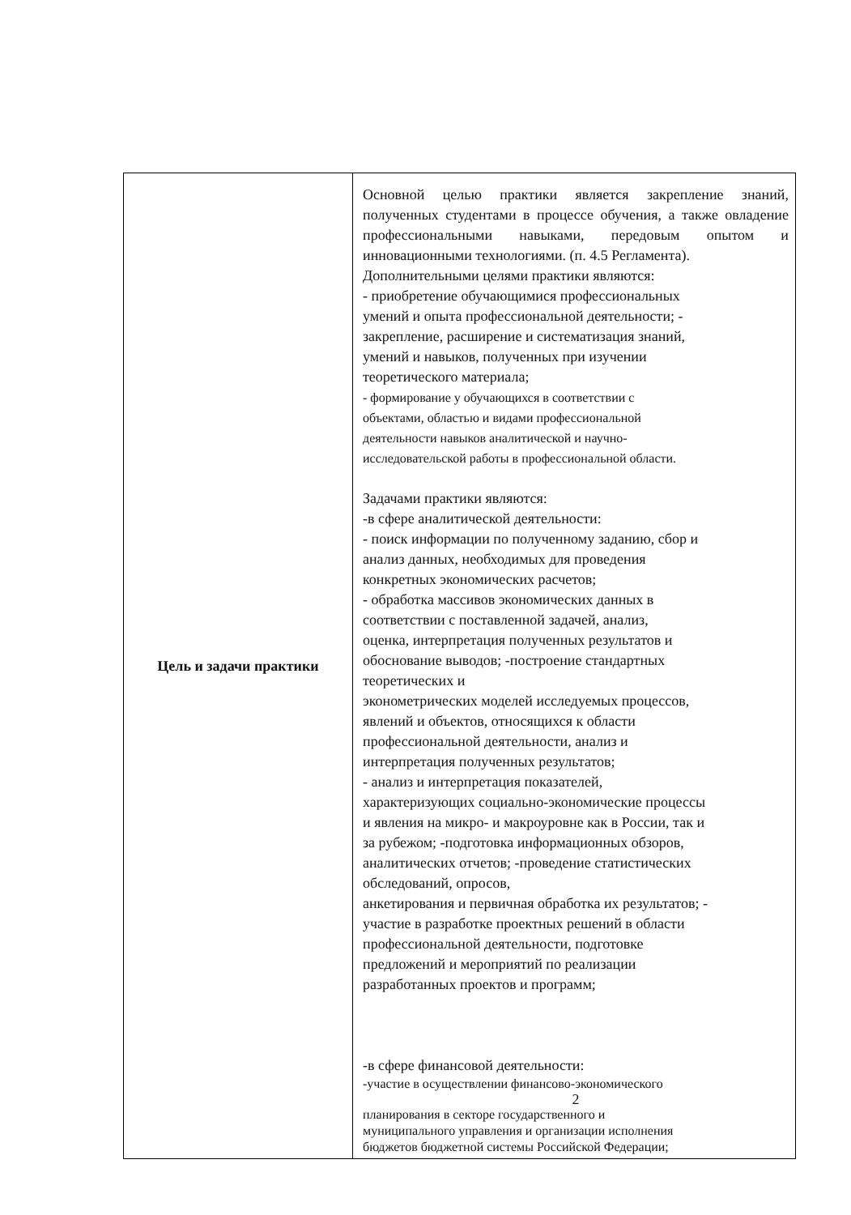| Цель и задачи практики | Основной целью практики является закрепление знаний, полученных студентами в процессе обучения, а также овладение профессиональными навыками, передовым опытом и инновационными технологиями. (п. 4.5 Регламента). Дополнительными целями практики являются: - приобретение обучающимися профессиональных умений и опыта профессиональной деятельности; - закрепление, расширение и систематизация знаний, умений и навыков, полученных при изучении теоретического материала; - формирование у обучающихся в соответствии с объектами, областью и видами профессиональной деятельности навыков аналитической и научно- исследовательской работы в профессиональной области. Задачами практики являются: -в сфере аналитической деятельности: - поиск информации по полученному заданию, сбор и анализ данных, необходимых для проведения конкретных экономических расчетов; - обработка массивов экономических данных в соответствии с поставленной задачей, анализ, оценка, интерпретация полученных результатов и обоснование выводов; -построение стандартных теоретических и эконометрических моделей исследуемых процессов, явлений и объектов, относящихся к области профессиональной деятельности, анализ и интерпретация полученных результатов; - анализ и интерпретация показателей, характеризующих социально-экономические процессы и явления на микро- и макроуровне как в России, так и за рубежом; -подготовка информационных обзоров, аналитических отчетов; -проведение статистических обследований, опросов, анкетирования и первичная обработка их результатов; - участие в разработке проектных решений в области профессиональной деятельности, подготовке предложений и мероприятий по реализации разработанных проектов и программ; -в сфере финансовой деятельности: -участие в осуществлении финансово-экономического 2 планирования в секторе государственного и муниципального управления и организации исполнения бюджетов бюджетной системы Российской Федерации; |